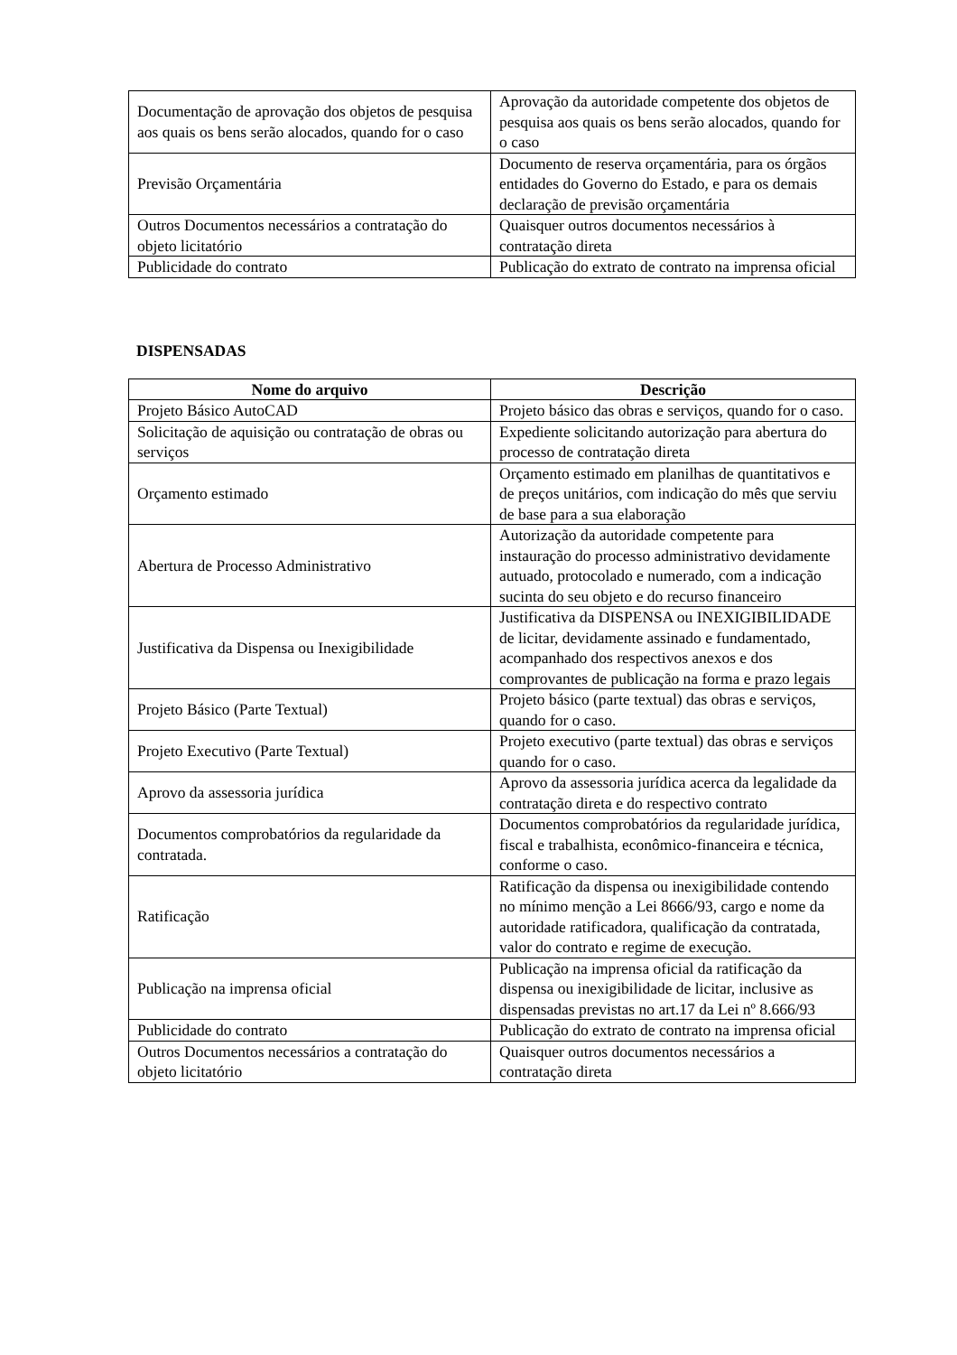| Documentação de aprovação dos objetos de pesquisa aos quais os bens serão alocados, quando for o caso | Aprovação da autoridade competente dos objetos de pesquisa aos quais os bens serão alocados, quando for o caso |
| Previsão Orçamentária | Documento de reserva orçamentária, para os órgãos entidades do Governo do Estado, e para os demais declaração de previsão orçamentária |
| Outros Documentos necessários a contratação do objeto licitatório | Quaisquer outros documentos necessários à contratação direta |
| Publicidade do contrato | Publicação do extrato de contrato na imprensa oficial |
DISPENSADAS
| Nome do arquivo | Descrição |
| --- | --- |
| Projeto Básico AutoCAD | Projeto básico das obras e serviços, quando for o caso. |
| Solicitação de aquisição ou contratação de obras ou serviços | Expediente solicitando autorização para abertura do processo de contratação direta |
| Orçamento estimado | Orçamento estimado em planilhas de quantitativos e de preços unitários, com indicação do mês que serviu de base para a sua elaboração |
| Abertura de Processo Administrativo | Autorização da autoridade competente para instauração do processo administrativo devidamente autuado, protocolado e numerado, com a indicação sucinta do seu objeto e do recurso financeiro |
| Justificativa da Dispensa ou Inexigibilidade | Justificativa da DISPENSA ou INEXIGIBILIDADE de licitar, devidamente assinado e fundamentado, acompanhado dos respectivos anexos e dos comprovantes de publicação na forma e prazo legais |
| Projeto Básico (Parte Textual) | Projeto básico (parte textual) das obras e serviços, quando for o caso. |
| Projeto Executivo (Parte Textual) | Projeto executivo (parte textual) das obras e serviços quando for o caso. |
| Aprovo da assessoria jurídica | Aprovo da assessoria jurídica acerca da legalidade da contratação direta e do respectivo contrato |
| Documentos comprobatórios da regularidade da contratada. | Documentos comprobatórios da regularidade jurídica, fiscal e trabalhista, econômico-financeira e técnica, conforme o caso. |
| Ratificação | Ratificação da dispensa ou inexigibilidade contendo no mínimo menção a Lei 8666/93, cargo e nome da autoridade ratificadora, qualificação da contratada, valor do contrato e regime de execução. |
| Publicação na imprensa oficial | Publicação na imprensa oficial da ratificação da dispensa ou inexigibilidade de licitar, inclusive as dispensadas previstas no art.17 da Lei nº 8.666/93 |
| Publicidade do contrato | Publicação do extrato de contrato na imprensa oficial |
| Outros Documentos necessários a contratação do objeto licitatório | Quaisquer outros documentos necessários a contratação direta |